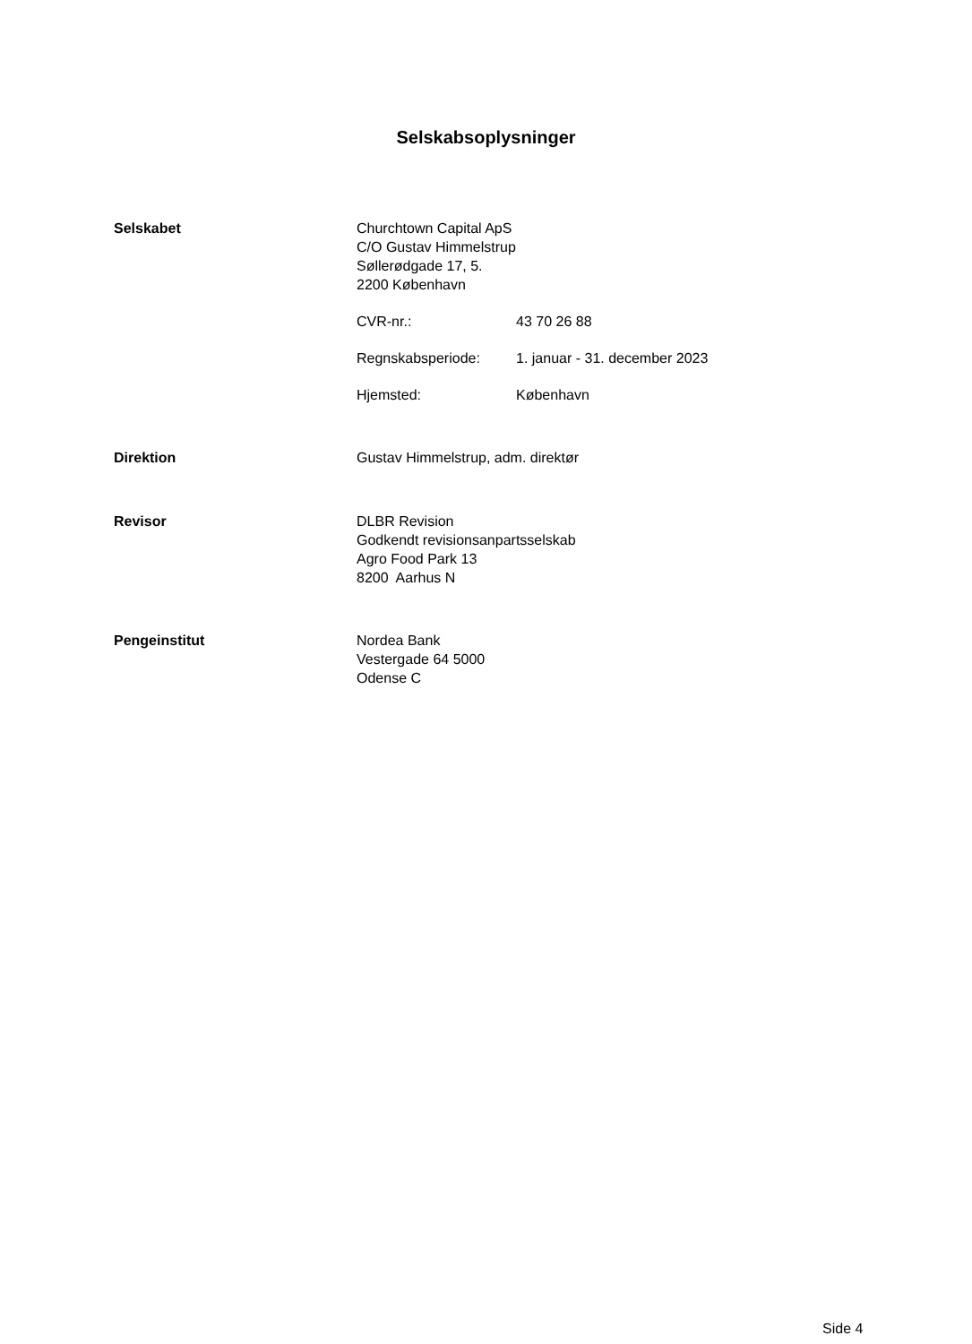Selskabsoplysninger
Selskabet Churchtown Capital ApS
C/O Gustav Himmelstrup
Søllerødgade 17, 5.
2200 København
CVR-nr.: 43 70 26 88
Regnskabsperiode: 1. januar - 31. december 2023
Hjemsted: København
Direktion Gustav Himmelstrup, adm. direktør
Revisor DLBR Revision
Godkendt revisionsanpartsselskab
Agro Food Park 13
8200 Aarhus N
Pengeinstitut Nordea Bank
Vestergade 64 5000
Odense C
Side 4